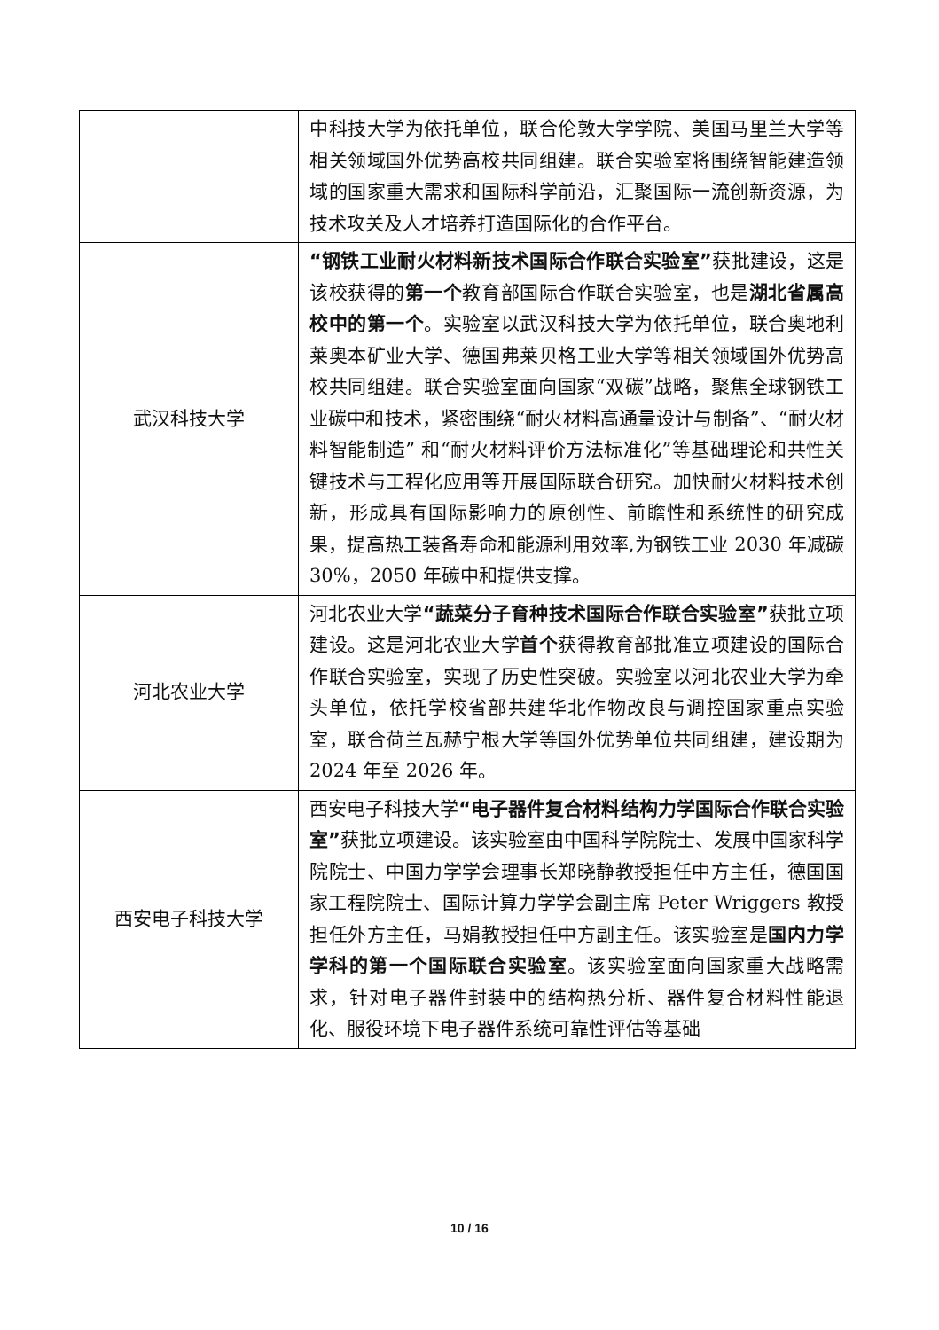| | 中科技大学为依托单位，联合伦敦大学学院、美国马里兰大学等相关领域国外优势高校共同组建。联合实验室将围绕智能建造领域的国家重大需求和国际科学前沿，汇聚国际一流创新资源，为技术攻关及人才培养打造国际化的合作平台。 |
| 武汉科技大学 | “钢铁工业耐火材料新技术国际合作联合实验室” 获批建设，这是该校获得的 第一个 教育部国际合作联合实验室，也是 湖北省属高校中的第一个 。实验室以武汉科技大学为依托单位，联合奥地利莱奥本矿业大学、德国弗莱贝格工业大学等相关领域国外优势高校共同组建。联合实验室面向国家“双碳”战略，聚焦全球钢铁工业碳中和技术，紧密围绕“耐火材料高通量设计与制备”、“耐火材料智能制造” 和“耐火材料评价方法标准化”等基础理论和共性关键技术与工程化应用等开展国际联合研究。加快耐火材料技术创新，形成具有国际影响力的原创性、前瞻性和系统性的研究成果，提高热工装备寿命和能源利用效率,为钢铁工业 2030 年减碳 30%，2050 年碳中和提供支撑。 |
| 河北农业大学 | 河北农业大学 “蔬菜分子育种技术国际合作联合实验室” 获批立项建设。这是河北农业大学 首个 获得教育部批准立项建设的国际合作联合实验室，实现了历史性突破。实验室以河北农业大学为牵头单位，依托学校省部共建华北作物改良与调控国家重点实验室，联合荷兰瓦赫宁根大学等国外优势单位共同组建，建设期为 2024 年至 2026 年。 |
| 西安电子科技大学 | 西安电子科技大学 “电子器件复合材料结构力学国际合作联合实验室” 获批立项建设。该实验室由中国科学院院士、发展中国家科学院院士、中国力学学会理事长郑晓静教授担任中方主任，德国国家工程院院士、国际计算力学学会副主席 Peter Wriggers 教授担任外方主任，马娟教授担任中方副主任。该实验室是 国内力学学科的第一个国际联合实验室 。该实验室面向国家重大战略需求，针对电子器件封装中的结构热分析、器件复合材料性能退化、服役环境下电子器件系统可靠性评估等基础 |
10 / 16